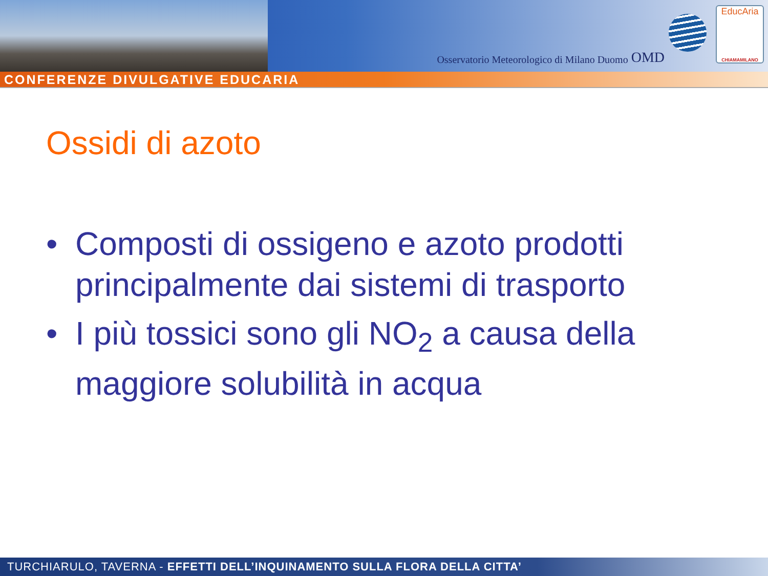Osservatorio Meteorologico di Milano Duomo OMD
EducAria
CHIAMAMILANO
CONFERENZE DIVULGATIVE EDUCARIA
Ossidi di azoto
• Composti di ossigeno e azoto prodotti principalmente dai sistemi di trasporto
• I più tossici sono gli NO<sub>2</sub> a causa della maggiore solubilità in acqua
TURCHIARULO, TAVERNA - EFFETTI DELL’INQUINAMENTO SULLA FLORA DELLA CITTA’